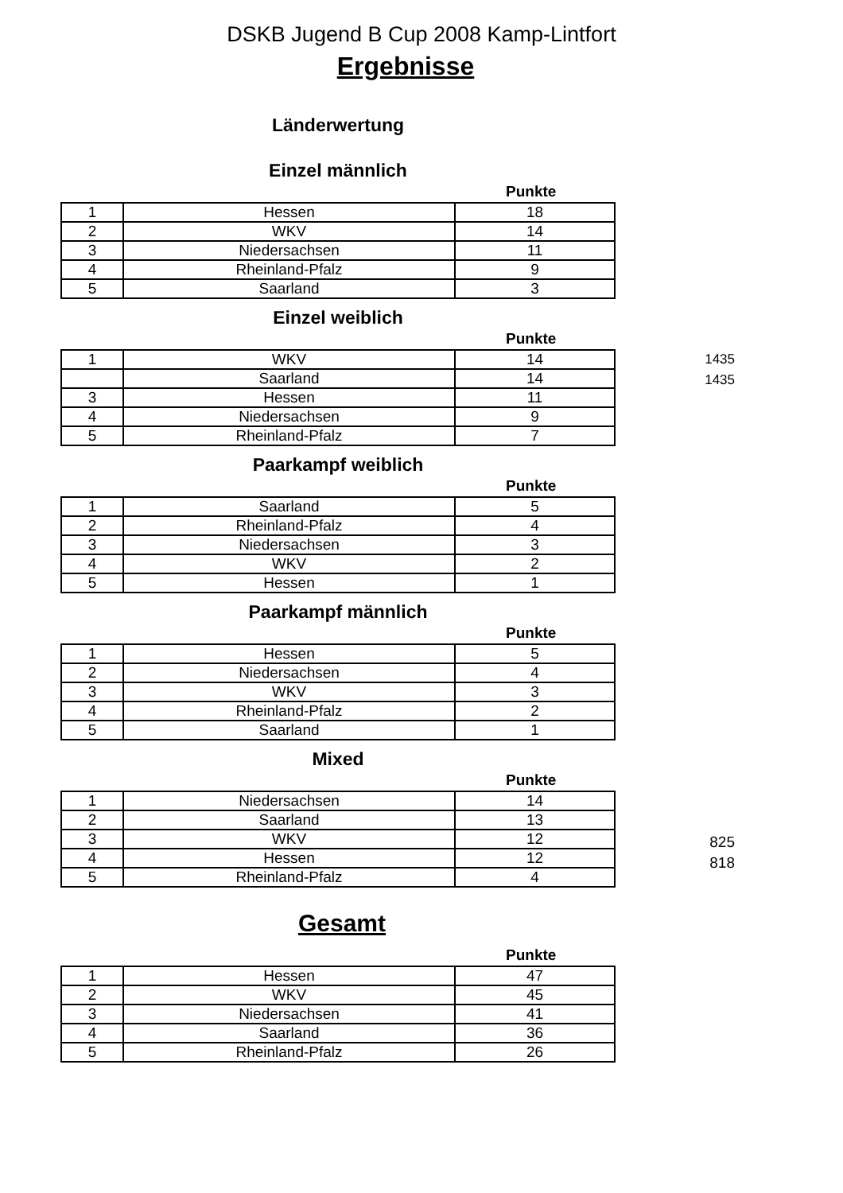DSKB Jugend B Cup 2008 Kamp-Lintfort
Ergebnisse
Länderwertung
Einzel männlich
Punkte
| 1 | Hessen | 18 |
| 2 | WKV | 14 |
| 3 | Niedersachsen | 11 |
| 4 | Rheinland-Pfalz | 9 |
| 5 | Saarland | 3 |
Einzel weiblich
Punkte
| 1 | WKV | 14 |
| | Saarland | 14 |
| 3 | Hessen | 11 |
| 4 | Niedersachsen | 9 |
| 5 | Rheinland-Pfalz | 7 |
1435
1435
Paarkampf weiblich
Punkte
| 1 | Saarland | 5 |
| 2 | Rheinland-Pfalz | 4 |
| 3 | Niedersachsen | 3 |
| 4 | WKV | 2 |
| 5 | Hessen | 1 |
Paarkampf männlich
Punkte
| 1 | Hessen | 5 |
| 2 | Niedersachsen | 4 |
| 3 | WKV | 3 |
| 4 | Rheinland-Pfalz | 2 |
| 5 | Saarland | 1 |
Mixed
Punkte
| 1 | Niedersachsen | 14 |
| 2 | Saarland | 13 |
| 3 | WKV | 12 |
| 4 | Hessen | 12 |
| 5 | Rheinland-Pfalz | 4 |
825
818
Gesamt
Punkte
| 1 | Hessen | 47 |
| 2 | WKV | 45 |
| 3 | Niedersachsen | 41 |
| 4 | Saarland | 36 |
| 5 | Rheinland-Pfalz | 26 |